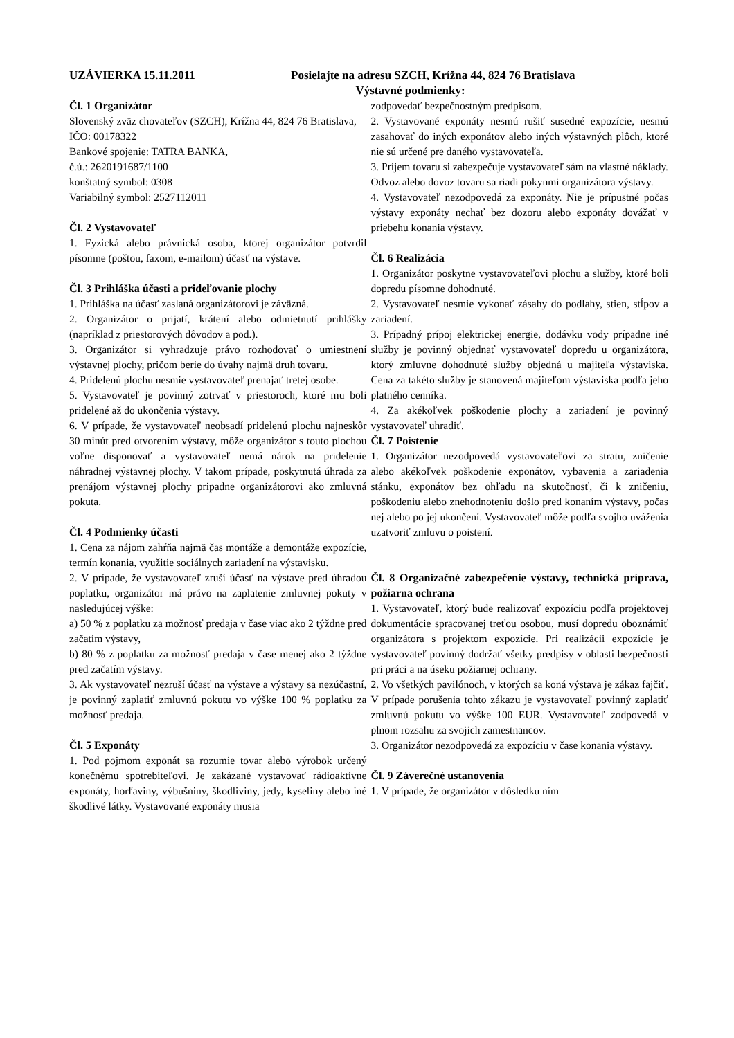UZÁVIERKA 15.11.2011 Posielajte na adresu SZCH, Krížna 44, 824 76 Bratislava
Výstavné podmienky:
Čl. 1 Organizátor
Slovenský zväz chovateľov (SZCH), Krížna 44, 824 76 Bratislava,
IČO: 00178322
Bankové spojenie: TATRA BANKA,
č.ú.: 2620191687/1100
konštatný symbol: 0308
Variabilný symbol: 2527112011
Čl. 2 Vystavovateľ
1. Fyzická alebo právnická osoba, ktorej organizátor potvrdil písomne (poštou, faxom, e-mailom) účasť na výstave.
Čl. 3 Prihláška účasti a prideľovanie plochy
1. Prihláška na účasť zaslaná organizátorovi je záväzná.
2. Organizátor o prijatí, krátení alebo odmietnutí prihlášky (napríklad z priestorových dôvodov a pod.).
3. Organizátor si vyhradzuje právo rozhodovať o umiestnení výstavnej plochy, pričom berie do úvahy najmä druh tovaru.
4. Pridelenú plochu nesmie vystavovateľ prenajať tretej osobe.
5. Vystavovateľ je povinný zotrvať v priestoroch, ktoré mu boli pridelené až do ukončenia výstavy.
6. V prípade, že vystavovateľ neobsadí pridelenú plochu najneskôr 30 minút pred otvorením výstavy, môže organizátor s touto plochou voľne disponovať a vystavovateľ nemá nárok na pridelenie náhradnej výstavnej plochy. V takom prípade, poskytnutá úhrada za prenájom výstavnej plochy pripadne organizátorovi ako zmluvná pokuta.
Čl. 4 Podmienky účasti
1. Cena za nájom zahŕňa najmä čas montáže a demontáže expozície, termín konania, využitie sociálnych zariadení na výstavisku.
2. V prípade, že vystavovateľ zruší účasť na výstave pred úhradou poplatku, organizátor má právo na zaplatenie zmluvnej pokuty v nasledujúcej výške:
a) 50 % z poplatku za možnosť predaja v čase viac ako 2 týždne pred začatím výstavy,
b) 80 % z poplatku za možnosť predaja v čase menej ako 2 týždne pred začatím výstavy.
3. Ak vystavovateľ nezruší účasť na výstave a výstavy sa nezúčastní, je povinný zaplatiť zmluvnú pokutu vo výške 100 % poplatku za možnosť predaja.
Čl. 5 Exponáty
1. Pod pojmom exponát sa rozumie tovar alebo výrobok určený konečnému spotrebiteľovi. Je zakázané vystavovať rádioaktívne exponáty, horľaviny, výbušniny, škodliviny, jedy, kyseliny alebo iné škodlivé látky. Vystavované exponáty musia
zodpovedať bezpečnostným predpisom.
2. Vystavované exponáty nesmú rušiť susedné expozície, nesmú zasahovať do iných exponátov alebo iných výstavných plôch, ktoré nie sú určené pre daného vystavovateľa.
3. Príjem tovaru si zabezpečuje vystavovateľ sám na vlastné náklady. Odvoz alebo dovoz tovaru sa riadi pokynmi organizátora výstavy.
4. Vystavovateľ nezodpovedá za exponáty. Nie je prípustné počas výstavy exponáty nechať bez dozoru alebo exponáty dovážať v priebehu konania výstavy.
Čl. 6 Realizácia
1. Organizátor poskytne vystavovateľovi plochu a služby, ktoré boli dopredu písomne dohodnuté.
2. Vystavovateľ nesmie vykonať zásahy do podlahy, stien, stĺpov a zariadení.
3. Prípadný prípoj elektrickej energie, dodávku vody prípadne iné služby je povinný objednať vystavovateľ dopredu u organizátora, ktorý zmluvne dohodnuté služby objedná u majiteľa výstaviska. Cena za takéto služby je stanovená majiteľom výstaviska podľa jeho platného cenníka.
4. Za akékoľvek poškodenie plochy a zariadení je povinný vystavovateľ uhradiť.
Čl. 7 Poistenie
1. Organizátor nezodpovedá vystavovateľovi za stratu, zničenie alebo akékoľvek poškodenie exponátov, vybavenia a zariadenia stánku, exponátov bez ohľadu na skutočnosť, či k zničeniu, poškodeniu alebo znehodnoteniu došlo pred konaním výstavy, počas nej alebo po jej ukončení. Vystavovateľ môže podľa svojho uváženia uzatvoriť zmluvu o poistení.
Čl. 8 Organizačné zabezpečenie výstavy, technická príprava, požiarna ochrana
1. Vystavovateľ, ktorý bude realizovať expozíciu podľa projektovej dokumentácie spracovanej treťou osobou, musí dopredu oboznámiť organizátora s projektom expozície. Pri realizácii expozície je vystavovateľ povinný dodržať všetky predpisy v oblasti bezpečnosti pri práci a na úseku požiarnej ochrany.
2. Vo všetkých pavilónoch, v ktorých sa koná výstava je zákaz fajčiť. V prípade porušenia tohto zákazu je vystavovateľ povinný zaplatiť zmluvnú pokutu vo výške 100 EUR. Vystavovateľ zodpovedá v plnom rozsahu za svojich zamestnancov.
3. Organizátor nezodpovedá za expozíciu v čase konania výstavy.
Čl. 9 Záverečné ustanovenia
1. V prípade, že organizátor v dôsledku ním